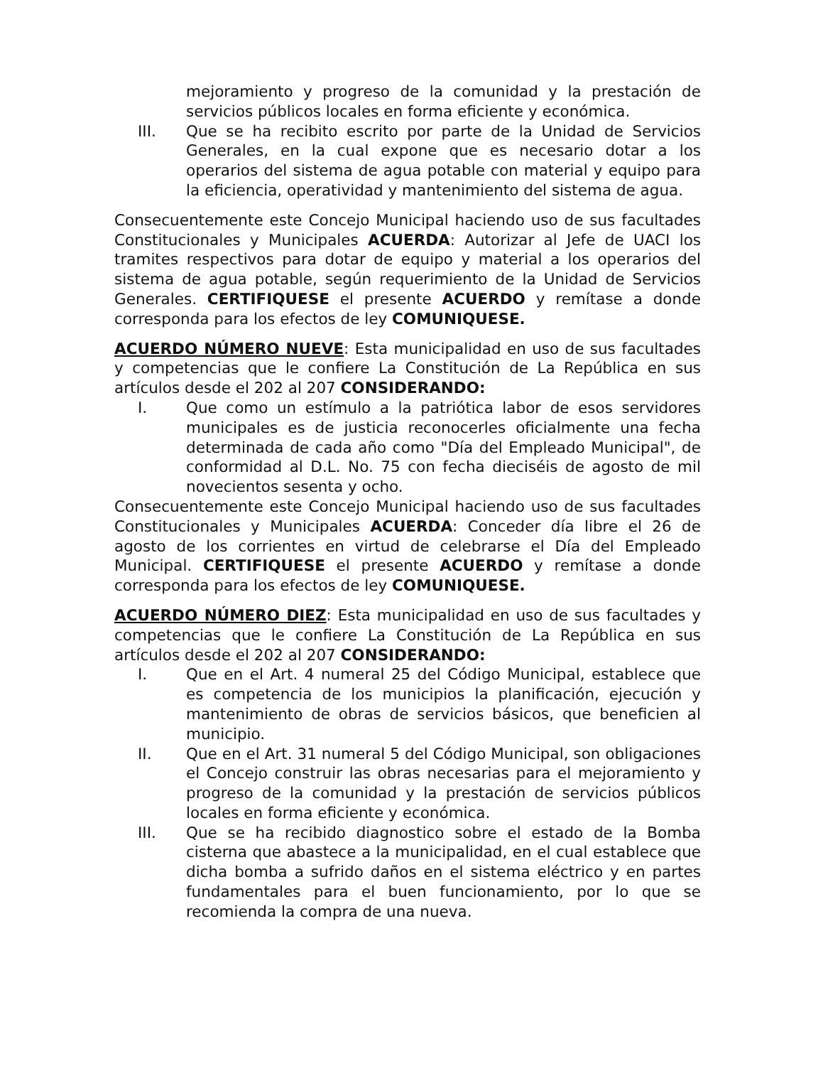mejoramiento y progreso de la comunidad y la prestación de servicios públicos locales en forma eficiente y económica.
III. Que se ha recibito escrito por parte de la Unidad de Servicios Generales, en la cual expone que es necesario dotar a los operarios del sistema de agua potable con material y equipo para la eficiencia, operatividad y mantenimiento del sistema de agua.
Consecuentemente este Concejo Municipal haciendo uso de sus facultades Constitucionales y Municipales ACUERDA: Autorizar al Jefe de UACI los tramites respectivos para dotar de equipo y material a los operarios del sistema de agua potable, según requerimiento de la Unidad de Servicios Generales. CERTIFIQUESE el presente ACUERDO y remítase a donde corresponda para los efectos de ley COMUNIQUESE.
ACUERDO NÚMERO NUEVE: Esta municipalidad en uso de sus facultades y competencias que le confiere La Constitución de La República en sus artículos desde el 202 al 207 CONSIDERANDO:
I. Que como un estímulo a la patriótica labor de esos servidores municipales es de justicia reconocerles oficialmente una fecha determinada de cada año como "Día del Empleado Municipal", de conformidad al D.L. No. 75 con fecha dieciséis de agosto de mil novecientos sesenta y ocho.
Consecuentemente este Concejo Municipal haciendo uso de sus facultades Constitucionales y Municipales ACUERDA: Conceder día libre el 26 de agosto de los corrientes en virtud de celebrarse el Día del Empleado Municipal. CERTIFIQUESE el presente ACUERDO y remítase a donde corresponda para los efectos de ley COMUNIQUESE.
ACUERDO NÚMERO DIEZ: Esta municipalidad en uso de sus facultades y competencias que le confiere La Constitución de La República en sus artículos desde el 202 al 207 CONSIDERANDO:
I. Que en el Art. 4 numeral 25 del Código Municipal, establece que es competencia de los municipios la planificación, ejecución y mantenimiento de obras de servicios básicos, que beneficien al municipio.
II. Que en el Art. 31 numeral 5 del Código Municipal, son obligaciones el Concejo construir las obras necesarias para el mejoramiento y progreso de la comunidad y la prestación de servicios públicos locales en forma eficiente y económica.
III. Que se ha recibido diagnostico sobre el estado de la Bomba cisterna que abastece a la municipalidad, en el cual establece que dicha bomba a sufrido daños en el sistema eléctrico y en partes fundamentales para el buen funcionamiento, por lo que se recomienda la compra de una nueva.